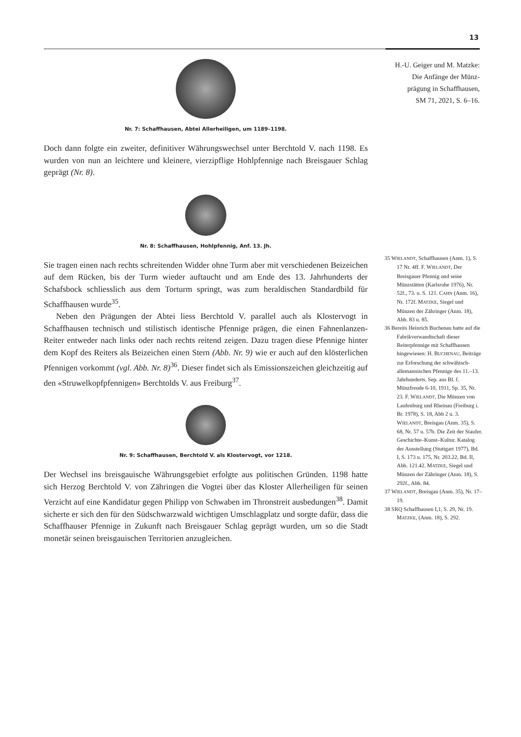13
Nr. 7: Schaffhausen, Abtei Allerheiligen, um 1189–1198.
Doch dann folgte ein zweiter, definitiver Währungswechsel unter Berchtold V. nach 1198. Es wurden von nun an leichtere und kleinere, vierzipflige Hohlpfennige nach Breisgauer Schlag geprägt (Nr. 8).
Nr. 8: Schaffhausen, Hohlpfennig, Anf. 13. Jh.
Sie tragen einen nach rechts schreitenden Widder ohne Turm aber mit verschiedenen Beizeichen auf dem Rücken, bis der Turm wieder auftaucht und am Ende des 13. Jahrhunderts der Schafsbock schliesslich aus dem Torturm springt, was zum heraldischen Standardbild für Schaffhausen wurde<sup>35</sup>.
Neben den Prägungen der Abtei liess Berchtold V. parallel auch als Klostervogt in Schaffhausen technisch und stilistisch identische Pfennige prägen, die einen Fahnenlanzen-Reiter entweder nach links oder nach rechts reitend zeigen. Dazu tragen diese Pfennige hinter dem Kopf des Reiters als Beizeichen einen Stern (Abb. Nr. 9) wie er auch auf den klösterlichen Pfennigen vorkommt (vgl. Abb. Nr. 8)<sup>36</sup>. Dieser findet sich als Emissionszeichen gleichzeitig auf den «Struwelkopfpfennigen» Berchtolds V. aus Freiburg<sup>37</sup>.
Nr. 9: Schaffhausen, Berchtold V. als Klostervogt, vor 1218.
Der Wechsel ins breisgauische Währungsgebiet erfolgte aus politischen Gründen. 1198 hatte sich Herzog Berchtold V. von Zähringen die Vogtei über das Kloster Allerheiligen für seinen Verzicht auf eine Kandidatur gegen Philipp von Schwaben im Thronstreit ausbedungen<sup>38</sup>. Damit sicherte er sich den für den Südschwarzwald wichtigen Umschlagplatz und sorgte dafür, dass die Schaffhauser Pfennige in Zukunft nach Breisgauer Schlag geprägt wurden, um so die Stadt monetär seinen breisgauischen Territorien anzugleichen.
H.-U. Geiger und M. Matzke:
Die Anfänge der Münz-
prägung in Schaffhausen,
SM 71, 2021, S. 6–16.
35 WIELANDT, Schaffhausen (Anm. 1), S. 17 Nr. 4ff. F. WIELANDT, Der Breisgauer Pfennig und seine Münzstätten (Karlsruhe 1976), Nr. 52f., 73. u. S. 121. CAHN (Anm. 16), Nr. 172f. MATZKE, Siegel und Münzen der Zähringer (Anm. 18), Abb. 83 u. 85.
36 Bereits Heinrich Buchenau hatte auf die Fabrikverwandtschaft dieser Reiterpfennige mit Schaffhausen hingewiesen: H. BUCHENAU, Beiträge zur Erforschung der schwäbisch-allemannischen Pfennige des 11.–13. Jahrhunderts. Sep. aus Bl. f. Münzfreude 6-10, 1911, Sp. 35, Nr. 23. F. WIELANDT, Die Münzen von Laufenburg und Rheinau (Freiburg i. Br. 1978), S. 18, Abb 2 u. 3. WIELANDT, Breisgau (Anm. 35), S. 68, Nr. 57 u. 57b. Die Zeit der Staufer. Geschichte–Kunst–Kultur. Katalog der Ausstellung (Stuttgart 1977), Bd. I, S. 173 u. 175, Nr. 203.22, Bd. II, Abb. 121.42. MATZKE, Siegel und Münzen der Zähringer (Anm. 18), S. 292f., Abb. 84.
37 WIELANDT, Breisgau (Anm. 35), Nr. 17–19.
38 SRQ Schaffhausen I,1, S. 29, Nr. 19. MATZKE, (Anm. 18), S. 292.